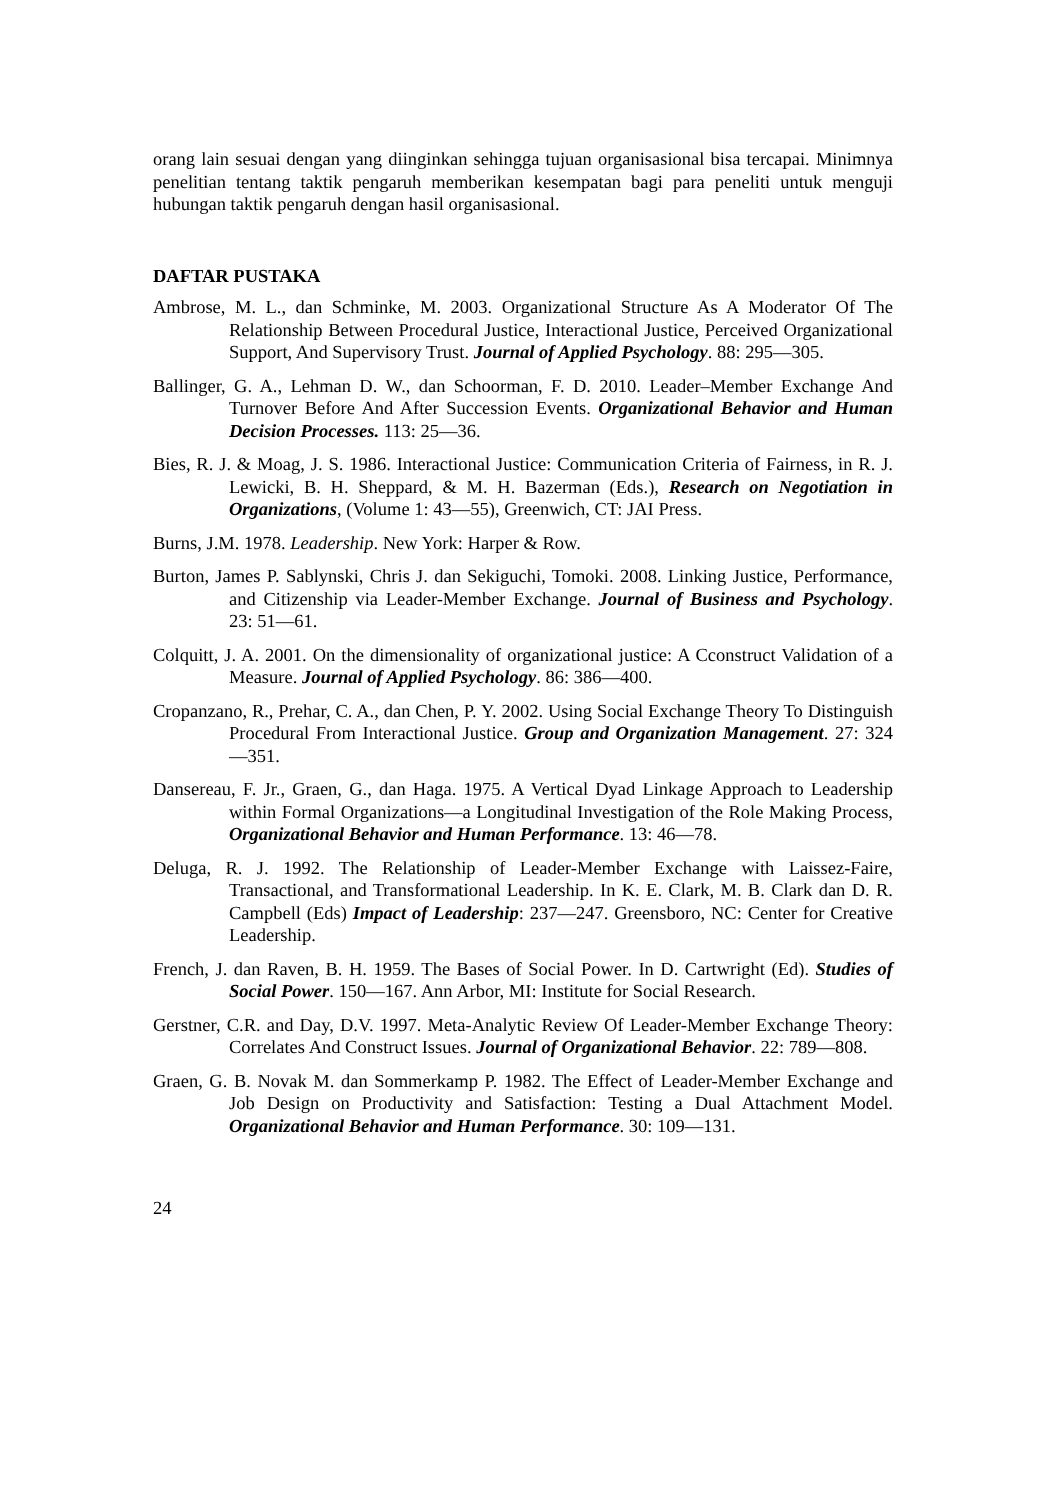orang lain sesuai dengan yang diinginkan sehingga tujuan organisasional bisa tercapai. Minimnya penelitian tentang taktik pengaruh memberikan kesempatan bagi para peneliti untuk menguji hubungan taktik pengaruh dengan hasil organisasional.
DAFTAR PUSTAKA
Ambrose, M. L., dan Schminke, M. 2003. Organizational Structure As A Moderator Of The Relationship Between Procedural Justice, Interactional Justice, Perceived Organizational Support, And Supervisory Trust. Journal of Applied Psychology. 88: 295—305.
Ballinger, G. A., Lehman D. W., dan Schoorman, F. D. 2010. Leader–Member Exchange And Turnover Before And After Succession Events. Organizational Behavior and Human Decision Processes. 113: 25—36.
Bies, R. J. & Moag, J. S. 1986. Interactional Justice: Communication Criteria of Fairness, in R. J. Lewicki, B. H. Sheppard, & M. H. Bazerman (Eds.), Research on Negotiation in Organizations, (Volume 1: 43—55), Greenwich, CT: JAI Press.
Burns, J.M. 1978. Leadership. New York: Harper & Row.
Burton, James P. Sablynski, Chris J. dan Sekiguchi, Tomoki. 2008. Linking Justice, Performance, and Citizenship via Leader-Member Exchange. Journal of Business and Psychology. 23: 51—61.
Colquitt, J. A. 2001. On the dimensionality of organizational justice: A Cconstruct Validation of a Measure. Journal of Applied Psychology. 86: 386—400.
Cropanzano, R., Prehar, C. A., dan Chen, P. Y. 2002. Using Social Exchange Theory To Distinguish Procedural From Interactional Justice. Group and Organization Management. 27: 324—351.
Dansereau, F. Jr., Graen, G., dan Haga. 1975. A Vertical Dyad Linkage Approach to Leadership within Formal Organizations—a Longitudinal Investigation of the Role Making Process, Organizational Behavior and Human Performance. 13: 46—78.
Deluga, R. J. 1992. The Relationship of Leader-Member Exchange with Laissez-Faire, Transactional, and Transformational Leadership. In K. E. Clark, M. B. Clark dan D. R. Campbell (Eds) Impact of Leadership: 237—247. Greensboro, NC: Center for Creative Leadership.
French, J. dan Raven, B. H. 1959. The Bases of Social Power. In D. Cartwright (Ed). Studies of Social Power. 150—167. Ann Arbor, MI: Institute for Social Research.
Gerstner, C.R. and Day, D.V. 1997. Meta-Analytic Review Of Leader-Member Exchange Theory: Correlates And Construct Issues. Journal of Organizational Behavior. 22: 789—808.
Graen, G. B. Novak M. dan Sommerkamp P. 1982. The Effect of Leader-Member Exchange and Job Design on Productivity and Satisfaction: Testing a Dual Attachment Model. Organizational Behavior and Human Performance. 30: 109—131.
24